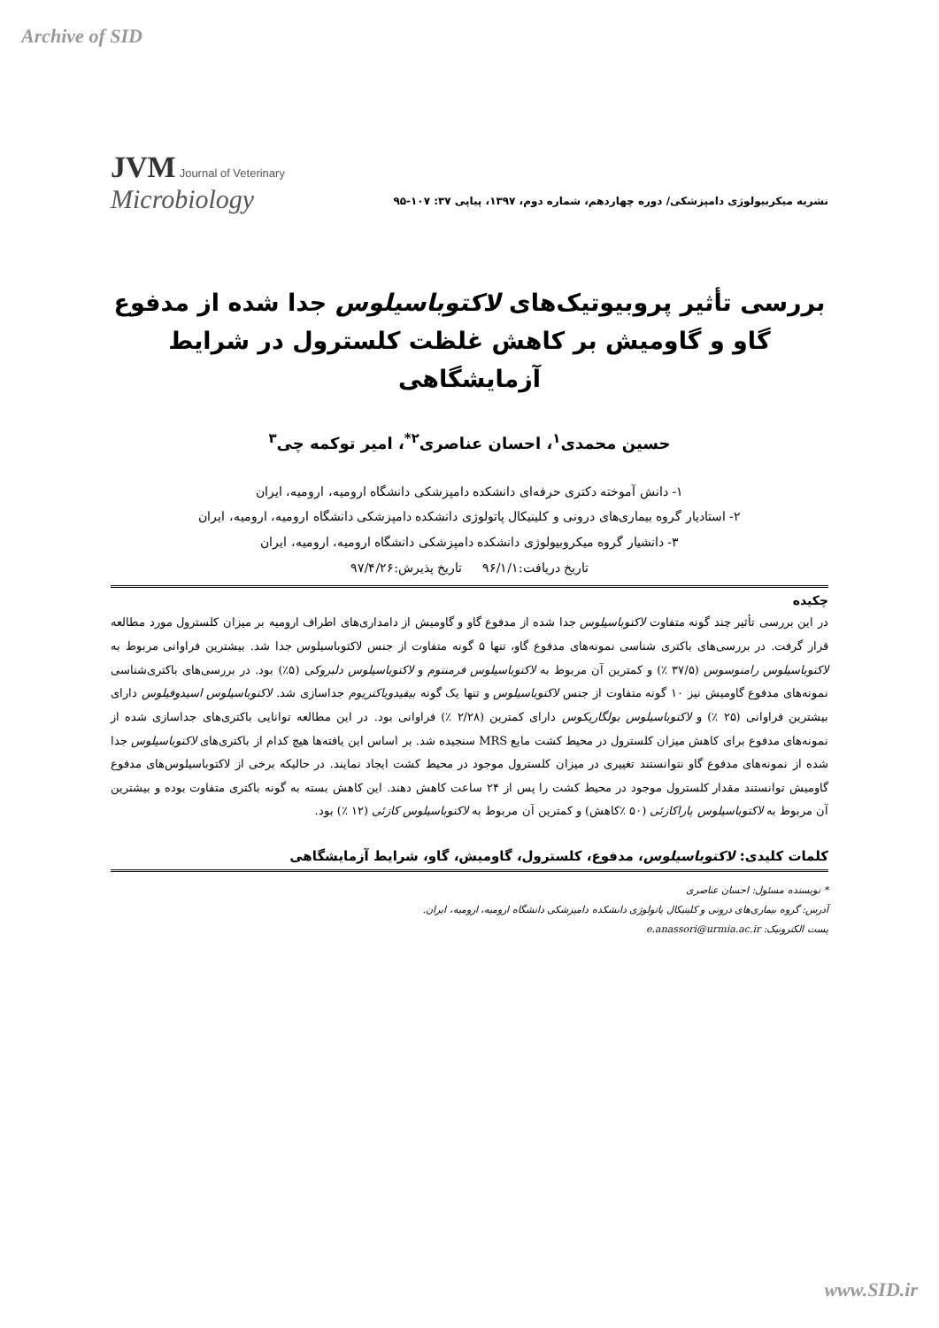Archive of SID
JVM Journal of Veterinary
Microbiology
نشریه میکربیولوژی دامپزشکی/ دوره چهاردهم، شماره دوم، ۱۳۹۷، پیاپی ۳۷: ۱۰۷-۹۵
بررسی تأثیر پروبیوتیک‌های لاکتوباسیلوس جدا شده از مدفوع گاو و گاومیش بر کاهش غلظت کلسترول در شرایط آزمایشگاهی
حسین محمدی<sup>۱</sup>، احسان عناصری<sup>۲*</sup>، امیر توکمه چی<sup>۳</sup>
۱- دانش آموخته دکتری حرفه‌ای دانشکده دامپزشکی دانشگاه ارومیه، ارومیه، ایران
۲- استادیار گروه بیماری‌های درونی و کلینیکال پاتولوژی دانشکده دامپزشکی دانشگاه ارومیه، ارومیه، ایران
۳- دانشیار گروه میکروبیولوژی دانشکده دامپزشکی دانشگاه ارومیه، ارومیه، ایران
تاریخ دریافت:۹۶/۱/۱ تاریخ پذیرش:۹۷/۴/۲۶
چکیده
در این بررسی تأثیر چند گونه متفاوت لاکتوباسیلوس جدا شده از مدفوع گاو و گاومیش از دامداری‌های اطراف ارومیه بر میزان کلسترول مورد مطالعه قرار گرفت. در بررسی‌های باکتری شناسی نمونه‌های مدفوع گاو، تنها ۵ گونه متفاوت از جنس لاکتوباسیلوس جدا شد. بیشترین فراوانی مربوط به لاکتوباسیلوس رامنوسوس (۳۷/۵ ٪) و کمترین آن مربوط به لاکتوباسیلوس فرمنتوم و لاکتوباسیلوس دلبروکی (۵٪) بود. در بررسی‌های باکتری‌شناسی نمونه‌های مدفوع گاومیش نیز ۱۰ گونه متفاوت از جنس لاکتوباسیلوس و تنها یک گونه بیفیدوباکتریوم جداسازی شد. لاکتوباسیلوس اسیدوفیلوس دارای بیشترین فراوانی (۲۵ ٪) و لاکتوباسیلوس بولگاریکوس دارای کمترین (۲/۲۸ ٪) فراوانی بود. در این مطالعه توانایی باکتری‌های جداسازی شده از نمونه‌های مدفوع برای کاهش میزان کلسترول در محیط کشت مایع MRS سنجیده شد. بر اساس این یافته‌ها هیچ کدام از باکتری‌های لاکتوباسیلوس جدا شده از نمونه‌های مدفوع گاو نتوانستند تغییری در میزان کلسترول موجود در محیط کشت ایجاد نمایند. در حالیکه برخی از لاکتوباسیلوس‌های مدفوع گاومیش توانستند مقدار کلسترول موجود در محیط کشت را پس از ۲۴ ساعت کاهش دهند. این کاهش بسته به گونه باکتری متفاوت بوده و بیشترین آن مربوط به لاکتوباسیلوس پاراکازئی (۵۰ ٪کاهش) و کمترین آن مربوط به لاکتوباسیلوس کازئی (۱۲ ٪) بود.
کلمات کلیدی: لاکتوباسیلوس، مدفوع، کلسترول، گاومیش، گاو، شرایط آزمایشگاهی
* نویسنده مسئول: احسان عناصری
آدرس: گروه بیماری‌های درونی و کلینیکال پاتولوژی دانشکده دامپزشکی دانشگاه ارومیه، ارومیه، ایران.
پست الکترونیک: e.anassori@urmia.ac.ir
www.SID.ir